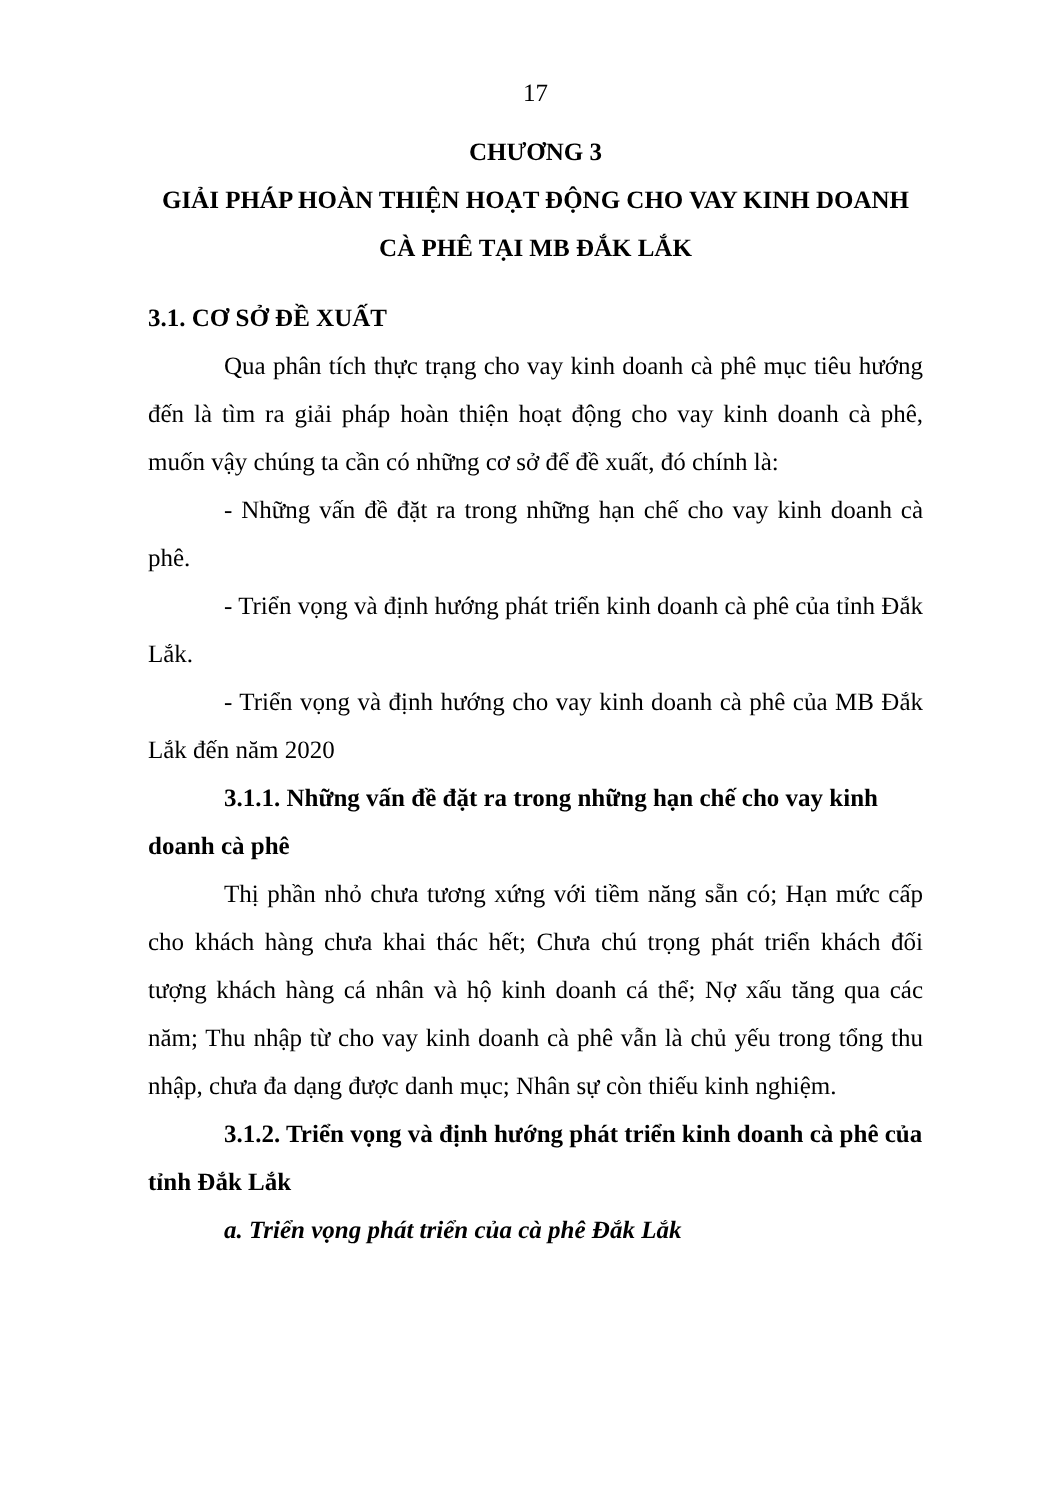17
CHƯƠNG 3
GIẢI PHÁP HOÀN THIỆN HOẠT ĐỘNG CHO VAY KINH DOANH CÀ PHÊ TẠI MB ĐẮK LẮK
3.1. CƠ SỞ ĐỀ XUẤT
Qua phân tích thực trạng cho vay kinh doanh cà phê mục tiêu hướng đến là tìm ra giải pháp hoàn thiện hoạt động cho vay kinh doanh cà phê, muốn vậy chúng ta cần có những cơ sở để đề xuất, đó chính là:
- Những vấn đề đặt ra trong những hạn chế cho vay kinh doanh cà phê.
- Triển vọng và định hướng phát triển kinh doanh cà phê của tỉnh Đắk Lắk.
- Triển vọng và định hướng cho vay kinh doanh cà phê của MB Đắk Lắk đến năm 2020
3.1.1. Những vấn đề đặt ra trong những hạn chế cho vay kinh doanh cà phê
Thị phần nhỏ chưa tương xứng với tiềm năng sẵn có; Hạn mức cấp cho khách hàng chưa khai thác hết; Chưa chú trọng phát triển khách đối tượng khách hàng cá nhân và hộ kinh doanh cá thể; Nợ xấu tăng qua các năm; Thu nhập từ cho vay kinh doanh cà phê vẫn là chủ yếu trong tổng thu nhập, chưa đa dạng được danh mục; Nhân sự còn thiếu kinh nghiệm.
3.1.2. Triển vọng và định hướng phát triển kinh doanh cà phê của tỉnh Đắk Lắk
a. Triển vọng phát triển của cà phê Đắk Lắk